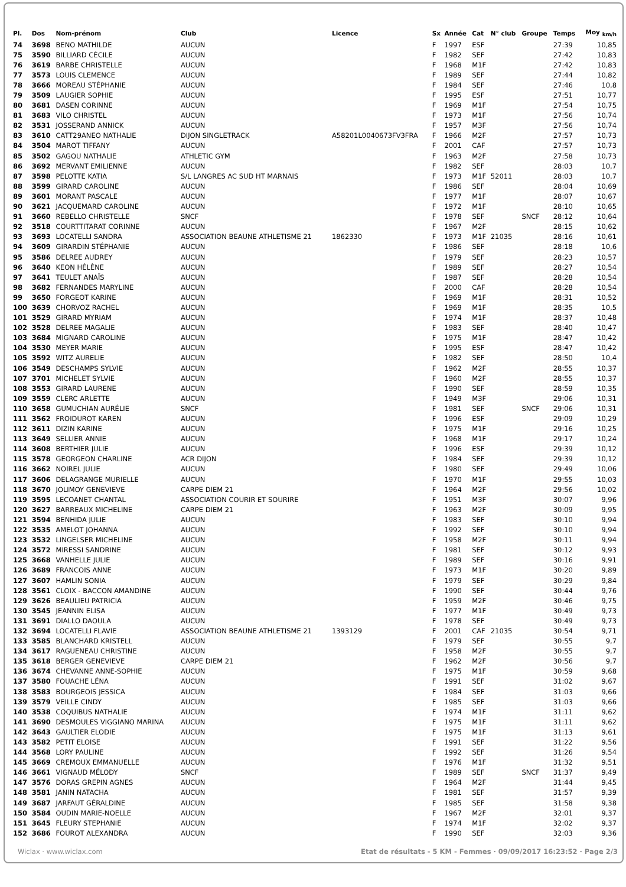| Pl. | Dos | Nom-prénom | Club | Licence | Sx | Année | Cat | N° club | Groupe | Temps | Moy <sub>km/h</sub> |
| --- | --- | --- | --- | --- | --- | --- | --- | --- | --- | --- | --- |
| 74 | 3698 | BENO MATHILDE | AUCUN | | F | 1997 | ESF | | | 27:39 | 10,85 |
| 75 | 3590 | BILLIARD CÉCILE | AUCUN | | F | 1982 | SEF | | | 27:42 | 10,83 |
| 76 | 3619 | BARBE CHRISTELLE | AUCUN | | F | 1968 | M1F | | | 27:42 | 10,83 |
| 77 | 3573 | LOUIS CLEMENCE | AUCUN | | F | 1989 | SEF | | | 27:44 | 10,82 |
| 78 | 3666 | MOREAU STÉPHANIE | AUCUN | | F | 1984 | SEF | | | 27:46 | 10,8 |
| 79 | 3509 | LAUGIER SOPHIE | AUCUN | | F | 1995 | ESF | | | 27:51 | 10,77 |
| 80 | 3681 | DASEN CORINNE | AUCUN | | F | 1969 | M1F | | | 27:54 | 10,75 |
| 81 | 3683 | VILO CHRISTEL | AUCUN | | F | 1973 | M1F | | | 27:56 | 10,74 |
| 82 | 3531 | JOSSERAND ANNICK | AUCUN | | F | 1957 | M3F | | | 27:56 | 10,74 |
| 83 | 3610 | CATT29ANEO NATHALIE | DIJON SINGLETRACK | A58201L0040673FV3FRA | F | 1966 | M2F | | | 27:57 | 10,73 |
| 84 | 3504 | MAROT TIFFANY | AUCUN | | F | 2001 | CAF | | | 27:57 | 10,73 |
| 85 | 3502 | GAGOU NATHALIE | ATHLETIC GYM | | F | 1963 | M2F | | | 27:58 | 10,73 |
| 86 | 3692 | MERVANT EMILIENNE | AUCUN | | F | 1982 | SEF | | | 28:03 | 10,7 |
| 87 | 3598 | PELOTTE KATIA | S/L LANGRES AC SUD HT MARNAIS | | F | 1973 | M1F | 52011 | | 28:03 | 10,7 |
| 88 | 3599 | GIRARD CAROLINE | AUCUN | | F | 1986 | SEF | | | 28:04 | 10,69 |
| 89 | 3601 | MORANT PASCALE | AUCUN | | F | 1977 | M1F | | | 28:07 | 10,67 |
| 90 | 3621 | JACQUEMARD CAROLINE | AUCUN | | F | 1972 | M1F | | | 28:10 | 10,65 |
| 91 | 3660 | REBELLO CHRISTELLE | SNCF | | F | 1978 | SEF | | SNCF | 28:12 | 10,64 |
| 92 | 3518 | COURTTITARAT CORINNE | AUCUN | | F | 1967 | M2F | | | 28:15 | 10,62 |
| 93 | 3693 | LOCATELLI SANDRA | ASSOCIATION BEAUNE ATHLETISME 21 | 1862330 | F | 1973 | M1F | 21035 | | 28:16 | 10,61 |
| 94 | 3609 | GIRARDIN STÉPHANIE | AUCUN | | F | 1986 | SEF | | | 28:18 | 10,6 |
| 95 | 3586 | DELREE AUDREY | AUCUN | | F | 1979 | SEF | | | 28:23 | 10,57 |
| 96 | 3640 | KEON HÉLÈNE | AUCUN | | F | 1989 | SEF | | | 28:27 | 10,54 |
| 97 | 3641 | TEULET ANAÏS | AUCUN | | F | 1987 | SEF | | | 28:28 | 10,54 |
| 98 | 3682 | FERNANDES MARYLINE | AUCUN | | F | 2000 | CAF | | | 28:28 | 10,54 |
| 99 | 3650 | FORGEOT KARINE | AUCUN | | F | 1969 | M1F | | | 28:31 | 10,52 |
| 100 | 3639 | CHORVOZ RACHEL | AUCUN | | F | 1969 | M1F | | | 28:35 | 10,5 |
| 101 | 3529 | GIRARD MYRIAM | AUCUN | | F | 1974 | M1F | | | 28:37 | 10,48 |
| 102 | 3528 | DELREE MAGALIE | AUCUN | | F | 1983 | SEF | | | 28:40 | 10,47 |
| 103 | 3684 | MIGNARD CAROLINE | AUCUN | | F | 1975 | M1F | | | 28:47 | 10,42 |
| 104 | 3530 | MEYER MARIE | AUCUN | | F | 1995 | ESF | | | 28:47 | 10,42 |
| 105 | 3592 | WITZ AURELIE | AUCUN | | F | 1982 | SEF | | | 28:50 | 10,4 |
| 106 | 3549 | DESCHAMPS SYLVIE | AUCUN | | F | 1962 | M2F | | | 28:55 | 10,37 |
| 107 | 3701 | MICHELET SYLVIE | AUCUN | | F | 1960 | M2F | | | 28:55 | 10,37 |
| 108 | 3553 | GIRARD LAURENE | AUCUN | | F | 1990 | SEF | | | 28:59 | 10,35 |
| 109 | 3559 | CLERC ARLETTE | AUCUN | | F | 1949 | M3F | | | 29:06 | 10,31 |
| 110 | 3658 | GUMUCHIAN AURÉLIE | SNCF | | F | 1981 | SEF | | SNCF | 29:06 | 10,31 |
| 111 | 3562 | FROIDUROT KAREN | AUCUN | | F | 1996 | ESF | | | 29:09 | 10,29 |
| 112 | 3611 | DIZIN KARINE | AUCUN | | F | 1975 | M1F | | | 29:16 | 10,25 |
| 113 | 3649 | SELLIER ANNIE | AUCUN | | F | 1968 | M1F | | | 29:17 | 10,24 |
| 114 | 3608 | BERTHIER JULIE | AUCUN | | F | 1996 | ESF | | | 29:39 | 10,12 |
| 115 | 3578 | GEORGEON CHARLINE | ACR DIJON | | F | 1984 | SEF | | | 29:39 | 10,12 |
| 116 | 3662 | NOIREL JULIE | AUCUN | | F | 1980 | SEF | | | 29:49 | 10,06 |
| 117 | 3606 | DELAGRANGE MURIELLE | AUCUN | | F | 1970 | M1F | | | 29:55 | 10,03 |
| 118 | 3670 | JOLIMOY GENEVIEVE | CARPE DIEM 21 | | F | 1964 | M2F | | | 29:56 | 10,02 |
| 119 | 3595 | LECOANET CHANTAL | ASSOCIATION COURIR ET SOURIRE | | F | 1951 | M3F | | | 30:07 | 9,96 |
| 120 | 3627 | BARREAUX MICHELINE | CARPE DIEM 21 | | F | 1963 | M2F | | | 30:09 | 9,95 |
| 121 | 3594 | BENHIDA JULIE | AUCUN | | F | 1983 | SEF | | | 30:10 | 9,94 |
| 122 | 3535 | AMELOT JOHANNA | AUCUN | | F | 1992 | SEF | | | 30:10 | 9,94 |
| 123 | 3532 | LINGELSER MICHELINE | AUCUN | | F | 1958 | M2F | | | 30:11 | 9,94 |
| 124 | 3572 | MIRESSI SANDRINE | AUCUN | | F | 1981 | SEF | | | 30:12 | 9,93 |
| 125 | 3668 | VANHELLE JULIE | AUCUN | | F | 1989 | SEF | | | 30:16 | 9,91 |
| 126 | 3689 | FRANCOIS ANNE | AUCUN | | F | 1973 | M1F | | | 30:20 | 9,89 |
| 127 | 3607 | HAMLIN SONIA | AUCUN | | F | 1979 | SEF | | | 30:29 | 9,84 |
| 128 | 3561 | CLOIX - BACCON AMANDINE | AUCUN | | F | 1990 | SEF | | | 30:44 | 9,76 |
| 129 | 3626 | BEAULIEU PATRICIA | AUCUN | | F | 1959 | M2F | | | 30:46 | 9,75 |
| 130 | 3545 | JEANNIN ELISA | AUCUN | | F | 1977 | M1F | | | 30:49 | 9,73 |
| 131 | 3691 | DIALLO DAOULA | AUCUN | | F | 1978 | SEF | | | 30:49 | 9,73 |
| 132 | 3694 | LOCATELLI FLAVIE | ASSOCIATION BEAUNE ATHLETISME 21 | 1393129 | F | 2001 | CAF | 21035 | | 30:54 | 9,71 |
| 133 | 3585 | BLANCHARD KRISTELL | AUCUN | | F | 1979 | SEF | | | 30:55 | 9,7 |
| 134 | 3617 | RAGUENEAU CHRISTINE | AUCUN | | F | 1958 | M2F | | | 30:55 | 9,7 |
| 135 | 3618 | BERGER GENEVIEVE | CARPE DIEM 21 | | F | 1962 | M2F | | | 30:56 | 9,7 |
| 136 | 3674 | CHEVANNE ANNE-SOPHIE | AUCUN | | F | 1975 | M1F | | | 30:59 | 9,68 |
| 137 | 3580 | FOUACHE LÉNA | AUCUN | | F | 1991 | SEF | | | 31:02 | 9,67 |
| 138 | 3583 | BOURGEOIS JESSICA | AUCUN | | F | 1984 | SEF | | | 31:03 | 9,66 |
| 139 | 3579 | VEILLE CINDY | AUCUN | | F | 1985 | SEF | | | 31:03 | 9,66 |
| 140 | 3538 | COQUIBUS NATHALIE | AUCUN | | F | 1974 | M1F | | | 31:11 | 9,62 |
| 141 | 3690 | DESMOULES VIGGIANO MARINA | AUCUN | | F | 1975 | M1F | | | 31:11 | 9,62 |
| 142 | 3643 | GAULTIER ELODIE | AUCUN | | F | 1975 | M1F | | | 31:13 | 9,61 |
| 143 | 3582 | PETIT ELOISE | AUCUN | | F | 1991 | SEF | | | 31:22 | 9,56 |
| 144 | 3568 | LORY PAULINE | AUCUN | | F | 1992 | SEF | | | 31:26 | 9,54 |
| 145 | 3669 | CREMOUX EMMANUELLE | AUCUN | | F | 1976 | M1F | | | 31:32 | 9,51 |
| 146 | 3661 | VIGNAUD MÉLODY | SNCF | | F | 1989 | SEF | | SNCF | 31:37 | 9,49 |
| 147 | 3576 | DORAS GREPIN AGNES | AUCUN | | F | 1964 | M2F | | | 31:44 | 9,45 |
| 148 | 3581 | JANIN NATACHA | AUCUN | | F | 1981 | SEF | | | 31:57 | 9,39 |
| 149 | 3687 | JARFAUT GÉRALDINE | AUCUN | | F | 1985 | SEF | | | 31:58 | 9,38 |
| 150 | 3584 | OUDIN MARIE-NOELLE | AUCUN | | F | 1967 | M2F | | | 32:01 | 9,37 |
| 151 | 3645 | FLEURY STEPHANIE | AUCUN | | F | 1974 | M1F | | | 32:02 | 9,37 |
| 152 | 3686 | FOUROT ALEXANDRA | AUCUN | | F | 1990 | SEF | | | 32:03 | 9,36 |
Wiclax · www.wiclax.com Etat de résultats - 5 KM - Femmes · 09/09/2017 16:23:52 · Page 2/3